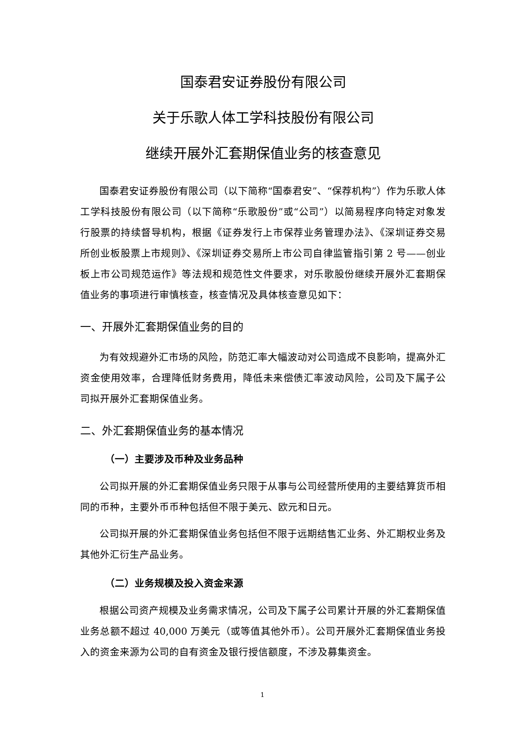国泰君安证券股份有限公司
关于乐歌人体工学科技股份有限公司
继续开展外汇套期保值业务的核查意见
国泰君安证券股份有限公司（以下简称“国泰君安”、“保荐机构”）作为乐歌人体工学科技股份有限公司（以下简称“乐歌股份”或“公司”）以简易程序向特定对象发行股票的持续督导机构，根据《证券发行上市保荐业务管理办法》、《深圳证券交易所创业板股票上市规则》、《深圳证券交易所上市公司自律监管指引第 2 号——创业板上市公司规范运作》等法规和规范性文件要求，对乐歌股份继续开展外汇套期保值业务的事项进行审慎核查，核查情况及具体核查意见如下：
一、开展外汇套期保值业务的目的
为有效规避外汇市场的风险，防范汇率大幅波动对公司造成不良影响，提高外汇资金使用效率，合理降低财务费用，降低未来偿债汇率波动风险，公司及下属子公司拟开展外汇套期保值业务。
二、外汇套期保值业务的基本情况
（一）主要涉及币种及业务品种
公司拟开展的外汇套期保值业务只限于从事与公司经营所使用的主要结算货币相同的币种，主要外币币种包括但不限于美元、欧元和日元。
公司拟开展的外汇套期保值业务包括但不限于远期结售汇业务、外汇期权业务及其他外汇衍生产品业务。
（二）业务规模及投入资金来源
根据公司资产规模及业务需求情况，公司及下属子公司累计开展的外汇套期保值业务总额不超过 40,000 万美元（或等值其他外币）。公司开展外汇套期保值业务投入的资金来源为公司的自有资金及银行授信额度，不涉及募集资金。
1